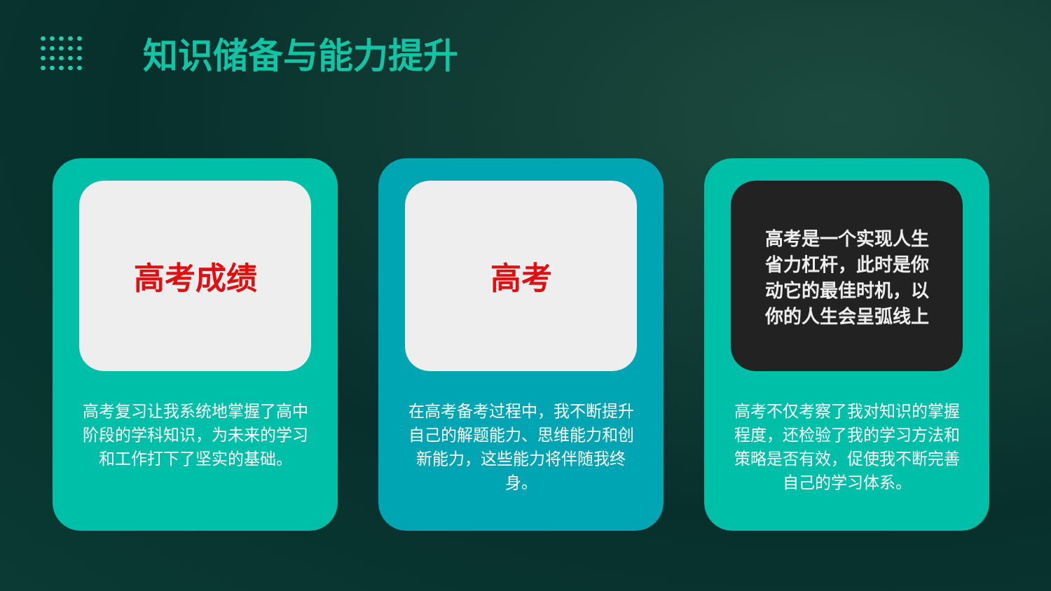知识储备与能力提升
高考成绩
高考复习让我系统地掌握了高中阶段的学科知识，为未来的学习和工作打下了坚实的基础。
高考
在高考备考过程中，我不断提升自己的解题能力、思维能力和创新能力，这些能力将伴随我终身。
高考是一个实现人生
省力杠杆，此时是你
动它的最佳时机，以
你的人生会呈弧线上
高考不仅考察了我对知识的掌握程度，还检验了我的学习方法和策略是否有效，促使我不断完善自己的学习体系。